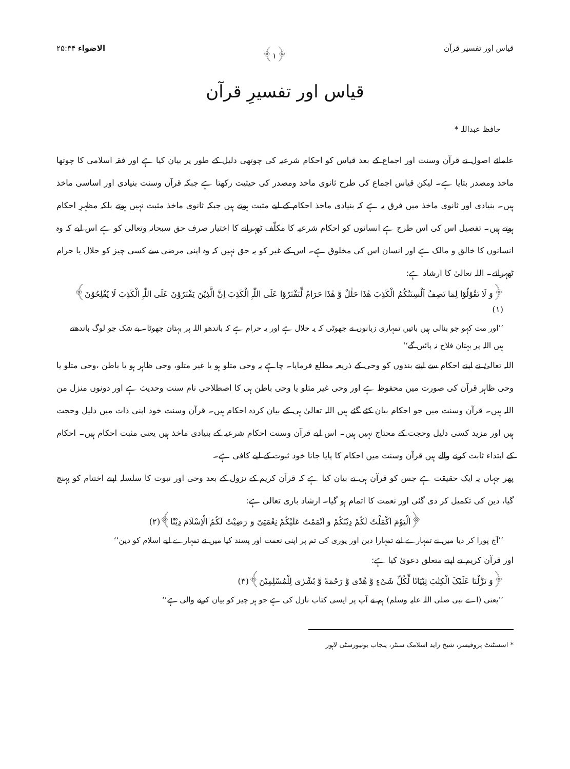قیاس اور تفسیر قرآن ﴿۱﴾ الاضواء ۲۵:۳۴
قیاس اور تفسیرِ قرآن
حافظ عبداللہ *
علمائے اصول نے قرآن وسنت اور اجماع کے بعد قیاس کو احکام شرعیہ کی چوتھی دلیل کے طور پر بیان کیا ہے اور فقہ اسلامی کا چوتھا ماخذ ومصدر بتایا ہے۔ لیکن قیاس اجماع کی طرح ثانوی ماخذ ومصدر کی حیثیت رکھتا ہے جبکہ قرآن وسنت بنیادی اور اساسی ماخذ ہیں۔ بنیادی اور ثانوی ماخذ میں فرق یہ ہے کہ بنیادی ماخذ احکام کے لیے مثبت ہوتے ہیں جبکہ ثانوی ماخذ مثبت نہیں ہوتے بلکہ مظہرِ احکام ہوتے ہیں۔ تفصیل اس کی اس طرح ہے انسانوں کو احکام شرعیہ کا مکلّف ٹھہرانے کا اختیار صرف حق سبحانہ وتعالیٰ کو ہے اس لیے کہ وہ انسانوں کا خالق و مالک ہے اور انسان اس کی مخلوق ہے۔ اس کے غیر کو یہ حق نہیں کہ وہ اپنی مرضی سے کسی چیز کو حلال یا حرام ٹھہرائے۔ اللہ تعالیٰ کا ارشاد ہے:
﴿وَ لَا تَقُوْلُوْا لِمَا تَصِفُ اَلْسِنَتُکُمُ الْکَذِبَ ھٰذَا حَلٰلٌ وَّ ھٰذَا حَرَامٌ لِّتَفْتَرُوْا عَلَی اللّٰہِ الْکَذِبَ اِنَّ الَّذِیْنَ یَفْتَرُوْنَ عَلَی اللّٰہِ الْکَذِبَ لَا یُفْلِحُوْنَ﴾(۱)
’’اور مت کہو جو بنالی ہیں باتیں تمہاری زبانوں نے جھوٹی کہ یہ حلال ہے اور یہ حرام ہے کہ باندھو اللہ پر بہتان جھوٹا۔ بے شک جو لوگ باندھتے ہیں اللہ پر بہتان فلاح نہ پائیں گے‘‘
اللہ تعالیٰ نے اپنے احکام سے اپنے بندوں کو وحی کے ذریعہ مطلع فرمایا۔ چاہے یہ وحی متلو ہو یا غیر متلو، وحی ظاہر ہو یا باطن ،وحی متلو یا وحی ظاہر قرآن کی صورت میں محفوظ ہے اور وحی غیر متلو یا وحی باطن ہی کا اصطلاحی نام سنت وحدیث ہے اور دونوں منزل من اللہ ہیں۔ قرآن وسنت میں جو احکام بیان کئے گئے ہیں اللہ تعالیٰ ہی کے بیان کردہ احکام ہیں۔ قرآن وسنت خود اپنی ذات میں دلیل وحجت ہیں اور مزید کسی دلیل وحجت کے محتاج نہیں ہیں۔ اس لیے قرآن وسنت احکام شرعیہ کے بنیادی ماخذ ہیں یعنی مثبت احکام ہیں۔ احکام کے ابتداء ثابت کرنے والے ہیں قرآن وسنت میں احکام کا پایا جانا خود ثبوت کے لیے کافی ہے۔
پھر جہاں یہ ایک حقیقت ہے جس کو قرآن ہی نے بیان کیا ہے کہ قرآن کریم کے نزول کے بعد وحی اور نبوت کا سلسلہ اپنے اختتام کو پہنچ گیا، دین کی تکمیل کر دی گئی اور نعمت کا اتمام ہو گیا۔ ارشاد باری تعالیٰ ہے:
﴿اَلْیَوْمَ اَکْمَلْتُ لَکُمْ دِیْنَکُمْ وَ اَتْمَمْتُ عَلَیْکُمْ نِعْمَتِیْ وَ رَضِیْتُ لَکُمُ الْاِسْلَامَ دِیْنًا﴾(۲)
’’آج پورا کر دیا میں نے تمہارے لیے تمہارا دین اور پوری کی تم پر اپنی نعمت اور پسند کیا میں نے تمہارے لیے اسلام کو دین‘‘
اور قرآن کریم نے اپنے متعلق دعویٰ کیا ہے:
﴿وَ نَزَّلْنَا عَلَیْکَ الْکِتٰبَ تِبْیَانًا لِّکُلِّ شَیْءٍ وَّ ھُدًی وَّ رَحْمَةً وَّ بُشْرٰی لِلْمُسْلِمِیْنَ﴾(۳)
’’یعنی (اے نبی صلی اللہ علیہ وسلم) ہم نے آپ پر ایسی کتاب نازل کی ہے جو ہر چیز کو بیان کرنے والی ہے‘‘
* اسسٹنٹ پروفیسر، شیخ زاید اسلامک سنٹر، پنجاب یونیورسٹی لاہور